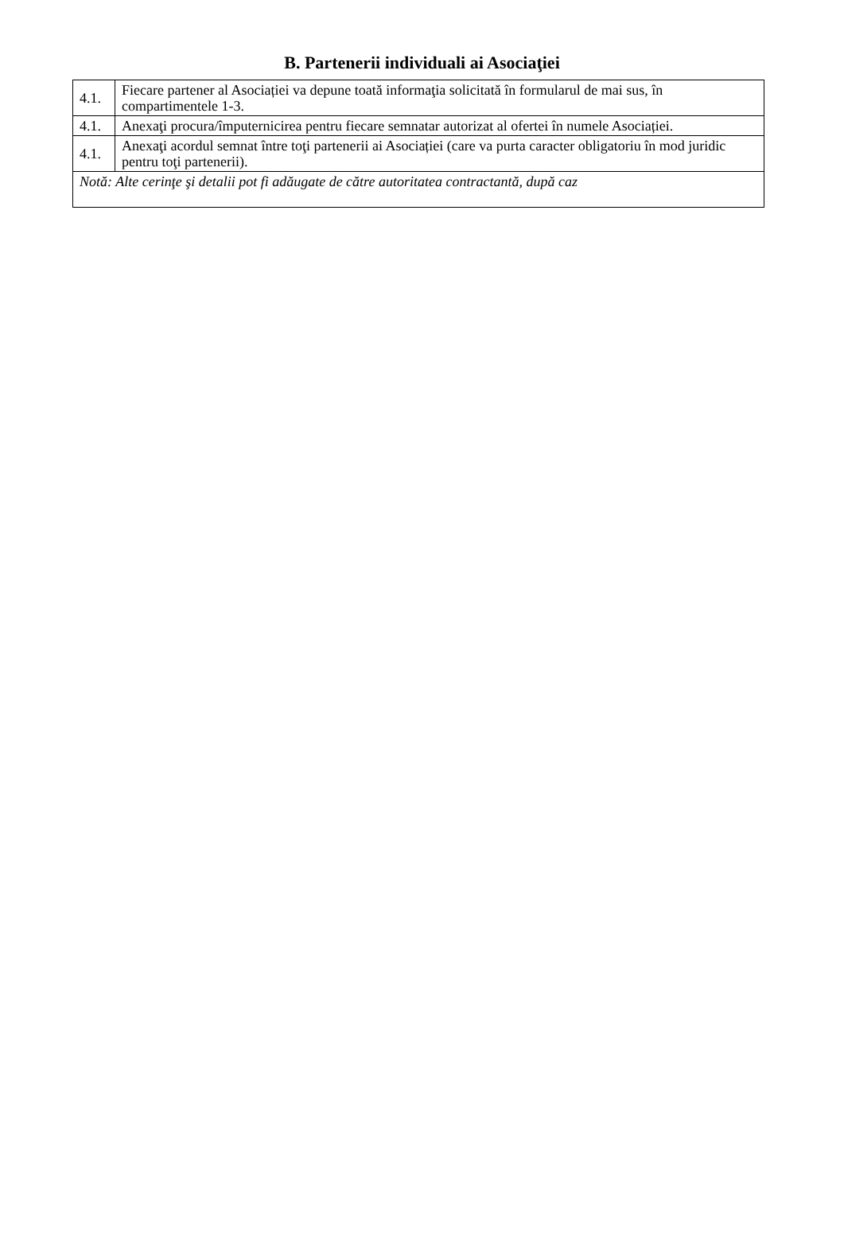B. Partenerii individuali ai Asociaţiei
| 4.1. | Fiecare partener al Asociației va depune toată informaţia solicitată în formularul de mai sus, în compartimentele 1-3. |
| 4.1. | Anexaţi procura/împuternicirea pentru fiecare semnatar autorizat al ofertei în numele Asociației. |
| 4.1. | Anexaţi acordul semnat între toţi partenerii ai Asociației (care va purta caracter obligatoriu în mod juridic pentru toţi partenerii). |
| Notă: Alte cerinţe şi detalii pot fi adăugate de către autoritatea contractantă, după caz | |